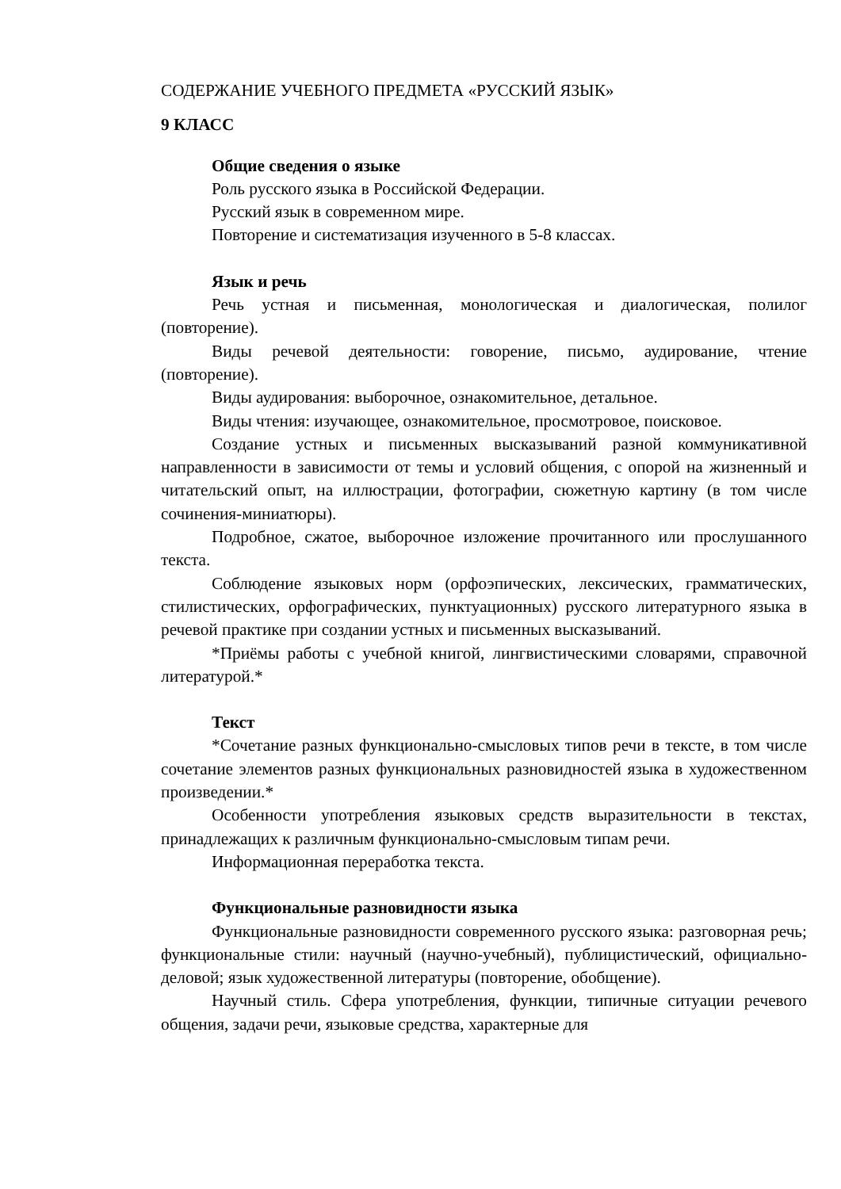СОДЕРЖАНИЕ УЧЕБНОГО ПРЕДМЕТА «РУССКИЙ ЯЗЫК»
9 КЛАСС
Общие сведения о языке
Роль русского языка в Российской Федерации.
Русский язык в современном мире.
Повторение и систематизация изученного в 5-8 классах.
Язык и речь
Речь устная и письменная, монологическая и диалогическая, полилог (повторение).
Виды речевой деятельности: говорение, письмо, аудирование, чтение (повторение).
Виды аудирования: выборочное, ознакомительное, детальное.
Виды чтения: изучающее, ознакомительное, просмотровое, поисковое.
Создание устных и письменных высказываний разной коммуникативной направленности в зависимости от темы и условий общения, с опорой на жизненный и читательский опыт, на иллюстрации, фотографии, сюжетную картину (в том числе сочинения-миниатюры).
Подробное, сжатое, выборочное изложение прочитанного или прослушанного текста.
Соблюдение языковых норм (орфоэпических, лексических, грамматических, стилистических, орфографических, пунктуационных) русского литературного языка в речевой практике при создании устных и письменных высказываний.
*Приёмы работы с учебной книгой, лингвистическими словарями, справочной литературой.*
Текст
*Сочетание разных функционально-смысловых типов речи в тексте, в том числе сочетание элементов разных функциональных разновидностей языка в художественном произведении.*
Особенности употребления языковых средств выразительности в текстах, принадлежащих к различным функционально-смысловым типам речи.
Информационная переработка текста.
Функциональные разновидности языка
Функциональные разновидности современного русского языка: разговорная речь; функциональные стили: научный (научно-учебный), публицистический, официально-деловой; язык художественной литературы (повторение, обобщение).
Научный стиль. Сфера употребления, функции, типичные ситуации речевого общения, задачи речи, языковые средства, характерные для